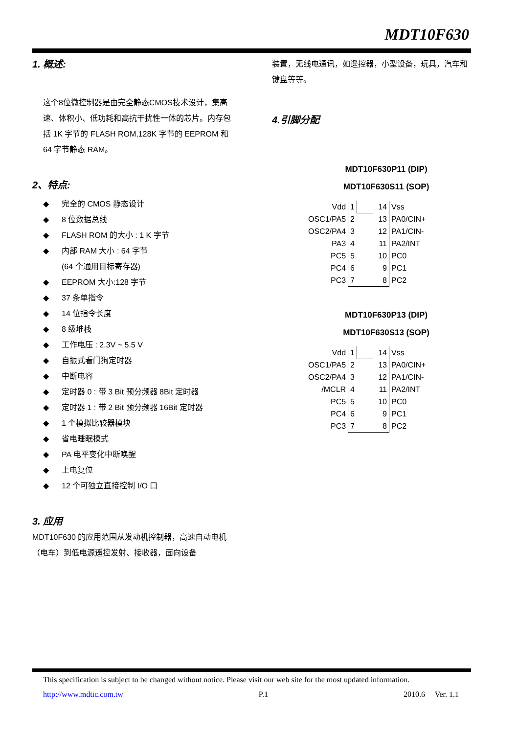MDT10F630
1. 概述:
这个8位微控制器是由完全静态CMOS技术设计，集高速、体积小、低功耗和高抗干扰性一体的芯片。内存包括 1K 字节的 FLASH ROM,128K 字节的 EEPROM 和 64 字节静态 RAM。
2、特点:
◆ 完全的 CMOS 静态设计
◆ 8 位数据总线
◆ FLASH ROM 的大小 : 1 K 字节
◆ 内部 RAM 大小 : 64 字节
(64 个通用目标寄存器)
◆ EEPROM 大小:128 字节
◆ 37 条单指令
◆ 14 位指令长度
◆ 8 级堆栈
◆ 工作电压 : 2.3V ~ 5.5 V
◆ 自振式看门狗定时器
◆ 中断电容
◆ 定时器 0 : 带 3 Bit 预分频器 8Bit 定时器
◆ 定时器 1 : 带 2 Bit 预分频器 16Bit 定时器
◆ 1 个模拟比较器模块
◆ 省电睡眠模式
◆ PA 电平变化中断唤醒
◆ 上电复位
◆ 12 个可独立直接控制 I/O 口
3. 应用
MDT10F630 的应用范围从发动机控制器，高速自动电机（电车）到低电源遥控发射、接收器，面向设备
装置，无线电通讯，如遥控器，小型设备，玩具，汽车和键盘等等。
4.引脚分配
MDT10F630P11 (DIP)
MDT10F630S11 (SOP)
| Vdd | 1 | | 14 | Vss |
| OSC1/PA5 | 2 | | 13 | PA0/CIN+ |
| OSC2/PA4 | 3 | | 12 | PA1/CIN- |
| PA3 | 4 | | 11 | PA2/INT |
| PC5 | 5 | | 10 | PC0 |
| PC4 | 6 | | 9 | PC1 |
| PC3 | 7 | | 8 | PC2 |
MDT10F630P13 (DIP)
MDT10F630S13 (SOP)
| Vdd | 1 | | 14 | Vss |
| OSC1/PA5 | 2 | | 13 | PA0/CIN+ |
| OSC2/PA4 | 3 | | 12 | PA1/CIN- |
| /MCLR | 4 | | 11 | PA2/INT |
| PC5 | 5 | | 10 | PC0 |
| PC4 | 6 | | 9 | PC1 |
| PC3 | 7 | | 8 | PC2 |
This specification is subject to be changed without notice. Please visit our web site for the most updated information.
http://www.mdtic.com.tw P.1 2010.6 Ver. 1.1